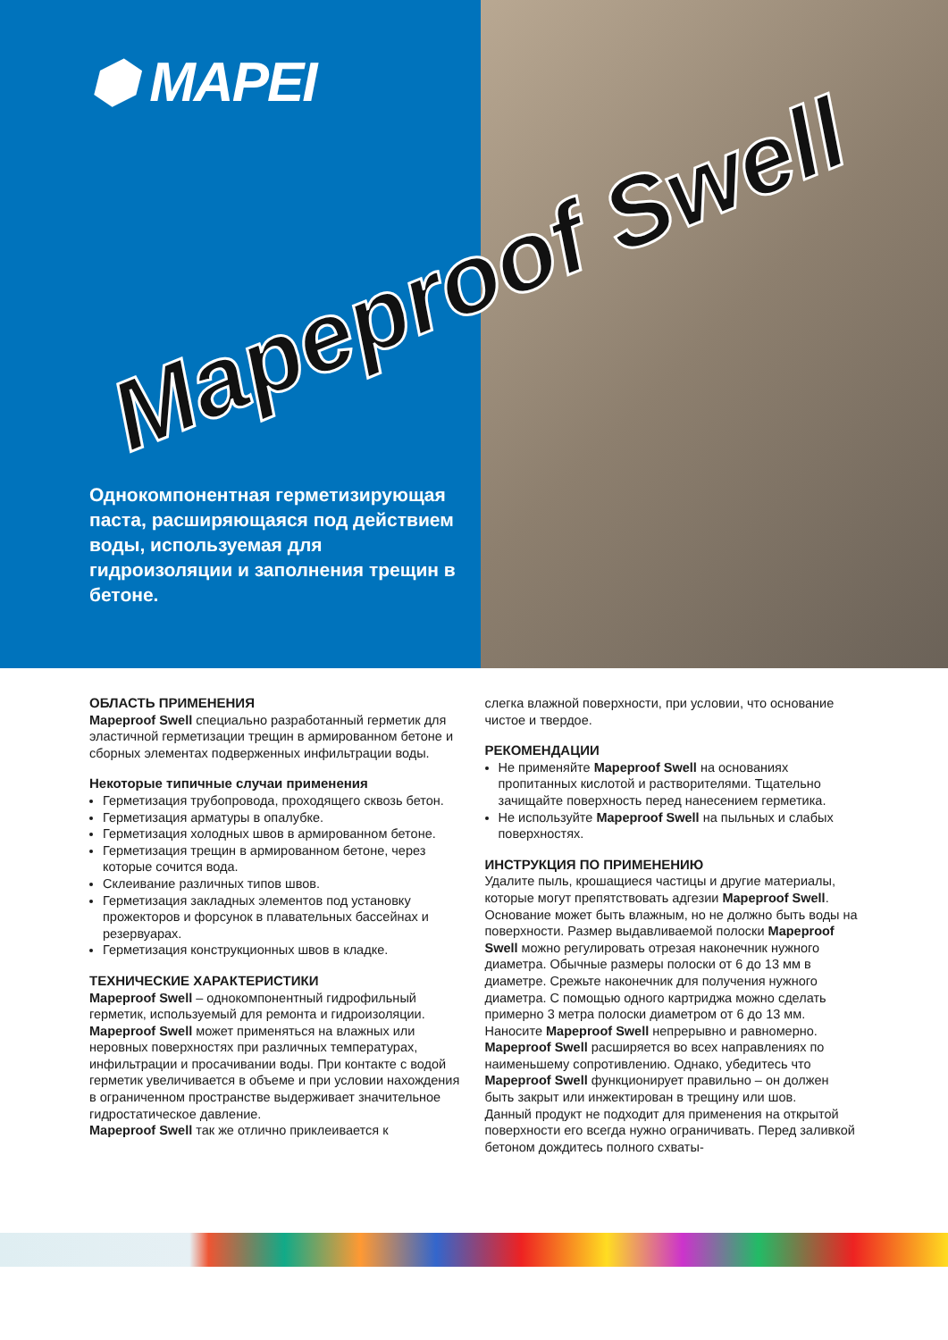⬢ MAPEI
Однокомпонентная герметизирующая паста, расширяющаяся под действием воды, используемая для гидроизоляции и заполнения трещин в бетоне.
Mapeproof Swell
ОБЛАСТЬ ПРИМЕНЕНИЯ
Mapeproof Swell специально разработанный герметик для эластичной герметизации трещин в армированном бетоне и сборных элементах подверженных инфильтрации воды.
Некоторые типичные случаи применения
Герметизация трубопровода, проходящего сквозь бетон.
Герметизация арматуры в опалубке.
Герметизация холодных швов в армированном бетоне.
Герметизация трещин в армированном бетоне, через которые сочится вода.
Склеивание различных типов швов.
Герметизация закладных элементов под установку прожекторов и форсунок в плавательных бассейнах и резервуарах.
Герметизация конструкционных швов в кладке.
ТЕХНИЧЕСКИЕ ХАРАКТЕРИСТИКИ
Mapeproof Swell – однокомпонентный гидрофильный герметик, используемый для ремонта и гидроизоляции. Mapeproof Swell может применяться на влажных или неровных поверхностях при различных температурах, инфильтрации и просачивании воды. При контакте с водой герметик увеличивается в объеме и при условии нахождения в ограниченном пространстве выдерживает значительное гидростатическое давление.
Mapeproof Swell так же отлично приклеивается к
слегка влажной поверхности, при условии, что основание чистое и твердое.
РЕКОМЕНДАЦИИ
Не применяйте Mapeproof Swell на основаниях пропитанных кислотой и растворителями. Тщательно зачищайте поверхность перед нанесением герметика.
Не используйте Mapeproof Swell на пыльных и слабых поверхностях.
ИНСТРУКЦИЯ ПО ПРИМЕНЕНИЮ
Удалите пыль, крошащиеся частицы и другие материалы, которые могут препятствовать адгезии Mapeproof Swell. Основание может быть влажным, но не должно быть воды на поверхности. Размер выдавливаемой полоски Mapeproof Swell можно регулировать отрезая наконечник нужного диаметра. Обычные размеры полоски от 6 до 13 мм в диаметре. Срежьте наконечник для получения нужного диаметра. С помощью одного картриджа можно сделать примерно 3 метра полоски диаметром от 6 до 13 мм. Наносите Mapeproof Swell непрерывно и равномерно. Mapeproof Swell расширяется во всех направлениях по наименьшему сопротивлению. Однако, убедитесь что Mapeproof Swell функционирует правильно – он должен быть закрыт или инжектирован в трещину или шов.
Данный продукт не подходит для применения на открытой поверхности его всегда нужно ограничивать. Перед заливкой бетоном дождитесь полного схваты-